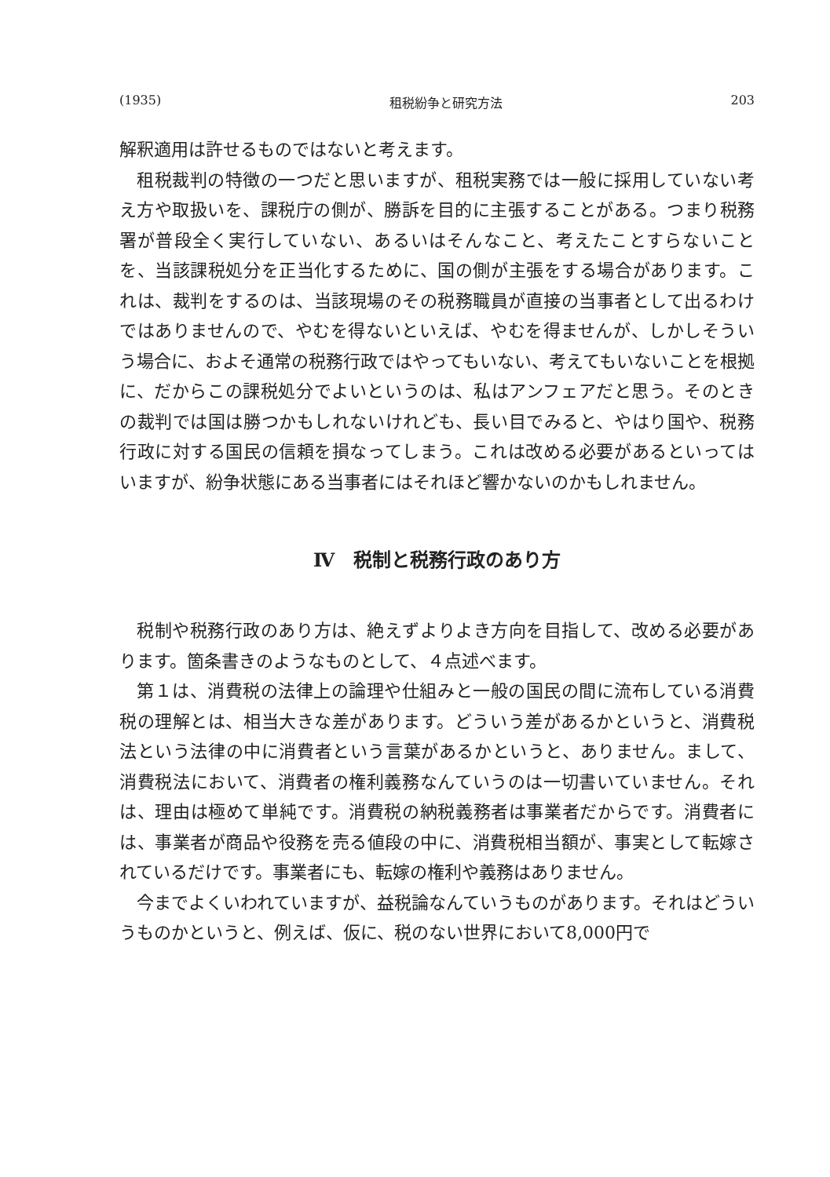(1935) 租税紛争と研究方法 203
解釈適用は許せるものではないと考えます。
租税裁判の特徴の一つだと思いますが、租税実務では一般に採用していない考え方や取扱いを、課税庁の側が、勝訴を目的に主張することがある。つまり税務署が普段全く実行していない、あるいはそんなこと、考えたことすらないことを、当該課税処分を正当化するために、国の側が主張をする場合があります。これは、裁判をするのは、当該現場のその税務職員が直接の当事者として出るわけではありませんので、やむを得ないといえば、やむを得ませんが、しかしそういう場合に、およそ通常の税務行政ではやってもいない、考えてもいないことを根拠に、だからこの課税処分でよいというのは、私はアンフェアだと思う。そのときの裁判では国は勝つかもしれないけれども、長い目でみると、やはり国や、税務行政に対する国民の信頼を損なってしまう。これは改める必要があるといってはいますが、紛争状態にある当事者にはそれほど響かないのかもしれません。
Ⅳ　税制と税務行政のあり方
税制や税務行政のあり方は、絶えずよりよき方向を目指して、改める必要があります。箇条書きのようなものとして、４点述べます。
第１は、消費税の法律上の論理や仕組みと一般の国民の間に流布している消費税の理解とは、相当大きな差があります。どういう差があるかというと、消費税法という法律の中に消費者という言葉があるかというと、ありません。まして、消費税法において、消費者の権利義務なんていうのは一切書いていません。それは、理由は極めて単純です。消費税の納税義務者は事業者だからです。消費者には、事業者が商品や役務を売る値段の中に、消費税相当額が、事実として転嫁されているだけです。事業者にも、転嫁の権利や義務はありません。
今までよくいわれていますが、益税論なんていうものがあります。それはどういうものかというと、例えば、仮に、税のない世界において8,000円で